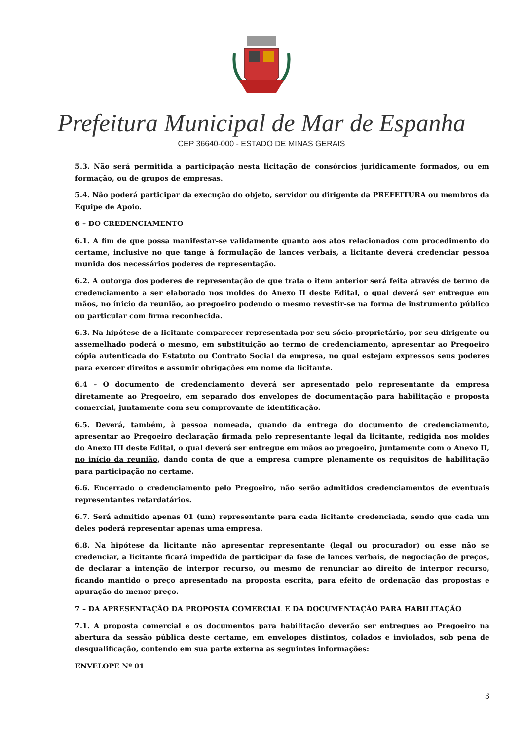Prefeitura Municipal de Mar de Espanha
CEP 36640-000 - ESTADO DE MINAS GERAIS
5.3. Não será permitida a participação nesta licitação de consórcios juridicamente formados, ou em formação, ou de grupos de empresas.
5.4. Não poderá participar da execução do objeto, servidor ou dirigente da PREFEITURA ou membros da Equipe de Apoio.
6 – DO CREDENCIAMENTO
6.1. A fim de que possa manifestar-se validamente quanto aos atos relacionados com procedimento do certame, inclusive no que tange à formulação de lances verbais, a licitante deverá credenciar pessoa munida dos necessários poderes de representação.
6.2. A outorga dos poderes de representação de que trata o item anterior será feita através de termo de credenciamento a ser elaborado nos moldes do Anexo II deste Edital, o qual deverá ser entregue em mãos, no ínicio da reunião, ao pregoeiro podendo o mesmo revestir-se na forma de instrumento público ou particular com firma reconhecida.
6.3. Na hipótese de a licitante comparecer representada por seu sócio-proprietário, por seu dirigente ou assemelhado poderá o mesmo, em substituição ao termo de credenciamento, apresentar ao Pregoeiro cópia autenticada do Estatuto ou Contrato Social da empresa, no qual estejam expressos seus poderes para exercer direitos e assumir obrigações em nome da licitante.
6.4 – O documento de credenciamento deverá ser apresentado pelo representante da empresa diretamente ao Pregoeiro, em separado dos envelopes de documentação para habilitação e proposta comercial, juntamente com seu comprovante de identificação.
6.5. Deverá, também, à pessoa nomeada, quando da entrega do documento de credenciamento, apresentar ao Pregoeiro declaração firmada pelo representante legal da licitante, redigida nos moldes do Anexo III deste Edital, o qual deverá ser entregue em mãos ao pregoeiro, juntamente com o Anexo II, no início da reunião, dando conta de que a empresa cumpre plenamente os requisitos de habilitação para participação no certame.
6.6. Encerrado o credenciamento pelo Pregoeiro, não serão admitidos credenciamentos de eventuais representantes retardatários.
6.7. Será admitido apenas 01 (um) representante para cada licitante credenciada, sendo que cada um deles poderá representar apenas uma empresa.
6.8. Na hipótese da licitante não apresentar representante (legal ou procurador) ou esse não se credenciar, a licitante ficará impedida de participar da fase de lances verbais, de negociação de preços, de declarar a intenção de interpor recurso, ou mesmo de renunciar ao direito de interpor recurso, ficando mantido o preço apresentado na proposta escrita, para efeito de ordenação das propostas e apuração do menor preço.
7 – DA APRESENTAÇÃO DA PROPOSTA COMERCIAL E DA DOCUMENTAÇÃO PARA HABILITAÇÃO
7.1. A proposta comercial e os documentos para habilitação deverão ser entregues ao Pregoeiro na abertura da sessão pública deste certame, em envelopes distintos, colados e inviolados, sob pena de desqualificação, contendo em sua parte externa as seguintes informações:
ENVELOPE Nº 01
3